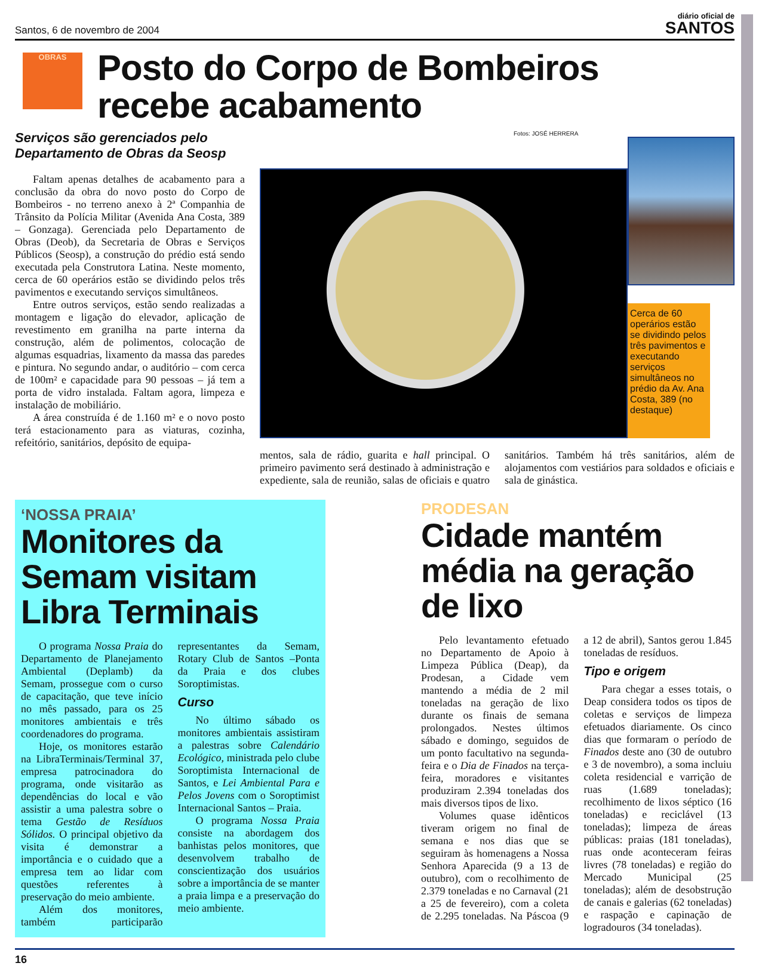Santos, 6 de novembro de 2004
diário oficial de
SANTOS
OBRAS
Posto do Corpo de Bombeiros
recebe acabamento
Serviços são gerenciados pelo Departamento de Obras da Seosp
Faltam apenas detalhes de acabamento para a conclusão da obra do novo posto do Corpo de Bombeiros - no terreno anexo à 2ª Companhia de Trânsito da Polícia Militar (Avenida Ana Costa, 389 – Gonzaga). Gerenciada pelo Departamento de Obras (Deob), da Secretaria de Obras e Serviços Públicos (Seosp), a construção do prédio está sendo executada pela Construtora Latina. Neste momento, cerca de 60 operários estão se dividindo pelos três pavimentos e executando serviços simultâneos.
Entre outros serviços, estão sendo realizadas a montagem e ligação do elevador, aplicação de revestimento em granilha na parte interna da construção, além de polimentos, colocação de algumas esquadrias, lixamento da massa das paredes e pintura. No segundo andar, o auditório – com cerca de 100m² e capacidade para 90 pessoas – já tem a porta de vidro instalada. Faltam agora, limpeza e instalação de mobiliário.
A área construída é de 1.160 m² e o novo posto terá estacionamento para as viaturas, cozinha, refeitório, sanitários, depósito de equipa-
Fotos: JOSÉ HERRERA
Cerca de 60 operários estão se dividindo pelos três pavimentos e executando serviços simultâneos no prédio da Av. Ana Costa, 389 (no destaque)
mentos, sala de rádio, guarita e hall principal. O primeiro pavimento será destinado à administração e expediente, sala de reunião, salas de oficiais e quatro sanitários. Também há três sanitários, além de alojamentos com vestiários para soldados e oficiais e sala de ginástica.
‘NOSSA PRAIA’
Monitores da Semam visitam Libra Terminais
O programa Nossa Praia do Departamento de Planejamento Ambiental (Deplamb) da Semam, prossegue com o curso de capacitação, que teve início no mês passado, para os 25 monitores ambientais e três coordenadores do programa.
Hoje, os monitores estarão na LibraTerminais/Terminal 37, empresa patrocinadora do programa, onde visitarão as dependências do local e vão assistir a uma palestra sobre o tema Gestão de Resíduos Sólidos. O principal objetivo da visita é demonstrar a importância e o cuidado que a empresa tem ao lidar com questões referentes à preservação do meio ambiente.
Além dos monitores, também participarão representantes da Semam, Rotary Club de Santos –Ponta da Praia e dos clubes Soroptimistas.
Curso
No último sábado os monitores ambientais assistiram a palestras sobre Calendário Ecológico, ministrada pelo clube Soroptimista Internacional de Santos, e Lei Ambiental Para e Pelos Jovens com o Soroptimist Internacional Santos – Praia.
O programa Nossa Praia consiste na abordagem dos banhistas pelos monitores, que desenvolvem trabalho de conscientização dos usuários sobre a importância de se manter a praia limpa e a preservação do meio ambiente.
PRODESAN
Cidade mantém média na geração de lixo
Pelo levantamento efetuado no Departamento de Apoio à Limpeza Pública (Deap), da Prodesan, a Cidade vem mantendo a média de 2 mil toneladas na geração de lixo durante os finais de semana prolongados. Nestes últimos sábado e domingo, seguidos de um ponto facultativo na segunda-feira e o Dia de Finados na terça-feira, moradores e visitantes produziram 2.394 toneladas dos mais diversos tipos de lixo.
Volumes quase idênticos tiveram origem no final de semana e nos dias que se seguiram às homenagens a Nossa Senhora Aparecida (9 a 13 de outubro), com o recolhimento de 2.379 toneladas e no Carnaval (21 a 25 de fevereiro), com a coleta de 2.295 toneladas. Na Páscoa (9 a 12 de abril), Santos gerou 1.845 toneladas de resíduos.
Tipo e origem
Para chegar a esses totais, o Deap considera todos os tipos de coletas e serviços de limpeza efetuados diariamente. Os cinco dias que formaram o período de Finados deste ano (30 de outubro e 3 de novembro), a soma incluiu coleta residencial e varrição de ruas (1.689 toneladas); recolhimento de lixos séptico (16 toneladas) e reciclável (13 toneladas); limpeza de áreas públicas: praias (181 toneladas), ruas onde aconteceram feiras livres (78 toneladas) e região do Mercado Municipal (25 toneladas); além de desobstrução de canais e galerias (62 toneladas) e raspação e capinação de logradouros (34 toneladas).
16